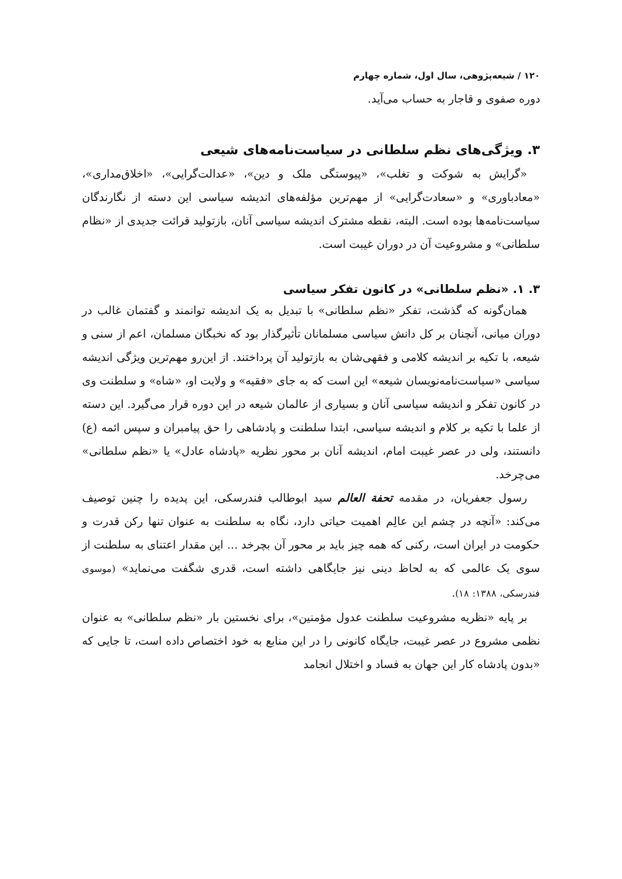۱۲۰ / شیعه‌پژوهی، سال اول، شماره چهارم
دوره صفوی و قاجار به حساب می‌آید.
۳. ویژگی‌های نظم سلطانی در سیاست‌نامه‌های شیعی
«گرایش به شوکت و تغلب»، «پیوستگی ملک و دین»، «عدالت‌گرایی»، «اخلاق‌مداری»، «معادباوری» و «سعادت‌گرایی» از مهم‌ترین مؤلفه‌های اندیشه سیاسی این دسته از نگارندگان سیاست‌نامه‌ها بوده است. البته، نقطه مشترک اندیشه سیاسی آنان، بازتولید قرائت جدیدی از «نظام سلطانی» و مشروعیت آن در دوران غیبت است.
۳. ۱. «نظم سلطانی» در کانون تفکر سیاسی
همان‌گونه که گذشت، تفکر «نظم سلطانی» با تبدیل به یک اندیشه توانمند و گفتمان غالب در دوران میانی، آنچنان بر کل دانش سیاسی مسلمانان تأثیرگذار بود که نخبگان مسلمان، اعم از سنی و شیعه، با تکیه بر اندیشه کلامی و فقهی‌شان به بازتولید آن پرداختند. از این‌رو مهم‌ترین ویژگی اندیشه سیاسی «سیاست‌نامه‌نویسان شیعه» این است که به جای «فقیه» و ولایت او، «شاه» و سلطنت وی در کانون تفکر و اندیشه سیاسی آنان و بسیاری از عالمان شیعه در این دوره قرار می‌گیرد. این دسته از علما با تکیه بر کلام و اندیشه سیاسی، ابتدا سلطنت و پادشاهی را حق پیامبران و سپس ائمه (ع) دانستند، ولی در عصر غیبت امام، اندیشه آنان بر محور نظریه «پادشاه عادل» یا «نظم سلطانی» می‌چرخد.
رسول جعفریان، در مقدمه تحفة العالم سید ابوطالب فندرسکی، این پدیده را چنین توصیف می‌کند: «آنچه در چشم این عالِم اهمیت حیاتی دارد، نگاه به سلطنت به عنوان تنها رکن قدرت و حکومت در ایران است، رکنی که همه چیز باید بر محور آن بچرخد ... این مقدار اعتنای به سلطنت از سوی یک عالمی که به لحاظ دینی نیز جایگاهی داشته است، قدری شگفت می‌نماید» (موسوی فندرسکی، ۱۳۸۸: ۱۸).
بر پایه «نظریه مشروعیت سلطنت عدول مؤمنین»، برای نخستین بار «نظم سلطانی» به عنوان نظمی مشروع در عصر غیبت، جایگاه کانونی را در این منابع به خود اختصاص داده است، تا جایی که «بدون پادشاه کار این جهان به فساد و اختلال انجامد